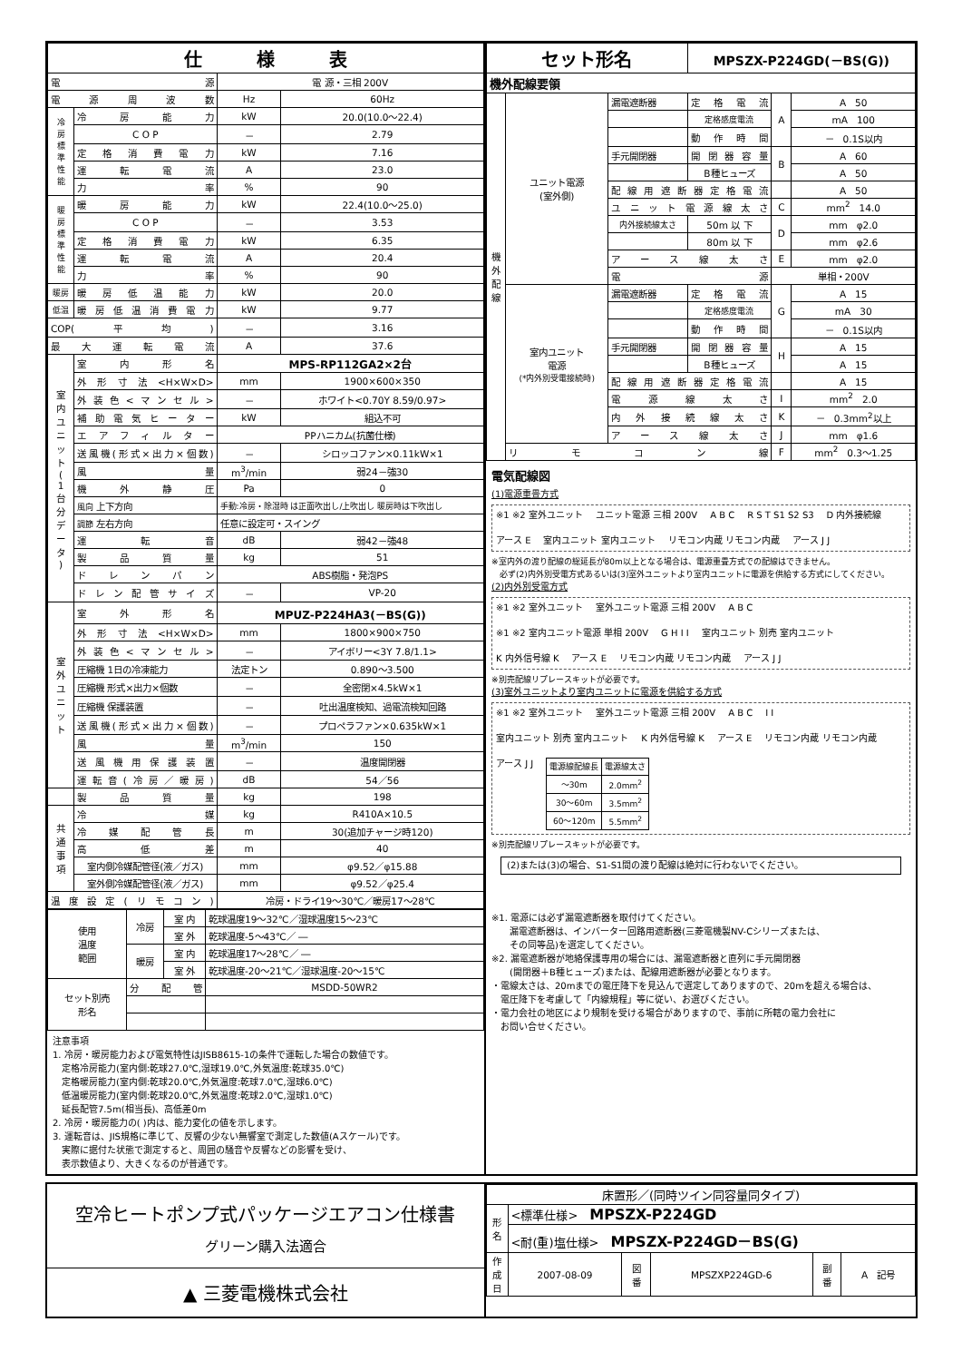| 仕 様 表 | | | |
| --- | --- | --- | --- |
| 電 源 | | 電 源・三相 200V | |
| 電源周波数 | | Hz | 60Hz |
| 冷 房 標 準 性 能 | 冷房能力 | kW | 20.0(10.0～22.4) |
| | C O P | － | 2.79 |
| | 定格消費電力 | kW | 7.16 |
| | 運転電流 | A | 23.0 |
| | 力率 | % | 90 |
| 暖 房 標 準 性 能 | 暖房能力 | kW | 22.4(10.0～25.0) |
| | C O P | － | 3.53 |
| | 定格消費電力 | kW | 6.35 |
| | 運転電流 | A | 20.4 |
| | 力率 | % | 90 |
| 暖房 | 暖房低温能力 | kW | 20.0 |
| 低温 | 暖房低温消費電力 | kW | 9.77 |
| COP(平均) | | － | 3.16 |
| 最大運転電流 | | A | 37.6 |
| 室 内 ユ ニ ッ ト ( 1 台 分 デ ー タ ) | 室内形名 | MPS-RP112GA2×2台 | |
| | 外形寸法<H×W×D> | mm | 1900×600×350 |
| | 外装色<マンセル> | － | ホワイト<0.70Y 8.59/0.97> |
| | 補助電気ヒーター | kW | 組込不可 |
| | エアフィルター | PPハニカム(抗菌仕様) | |
| | 送風機(形式×出力×個数) | － | シロッコファン×0.11kW×1 |
| | 風量 | m<sup>3</sup>/min | 弱24－強30 |
| | 機外静圧 | Pa | 0 |
| | 風向 上下方向 | 手動:冷房・除湿時 は正面吹出し/上吹出し 暖房時は下吹出し | |
| | 調節 左右方向 | 任意に設定可・スイング | |
| | 運転音 | dB | 弱42－強48 |
| | 製品質量 | kg | 51 |
| | ドレンパン | ABS樹脂・発泡PS | |
| | ドレン配管サイズ | － | VP-20 |
| 室 外 ユ ニ ッ ト | 室外形名 | MPUZ-P224HA3(－BS(G)) | |
| | 外形寸法<H×W×D> | mm | 1800×900×750 |
| | 外装色<マンセル> | － | アイボリー<3Y 7.8/1.1> |
| | 圧縮機 1日の冷凍能力 | 法定トン | 0.890～3.500 |
| | 圧縮機 形式×出力×個数 | － | 全密閉×4.5kW×1 |
| | 圧縮機 保護装置 | － | 吐出温度検知、過電流検知回路 |
| | 送風機(形式×出力×個数) | － | プロペラファン×0.635kW×1 |
| | 風量 | m<sup>3</sup>/min | 150 |
| | 送風機用保護装置 | － | 温度開閉器 |
| | 運転音(冷房／暖房) | dB | 54／56 |
| | 製品質量 | kg | 198 |
| 共 通 事 項 | 冷媒 | kg | R410A×10.5 |
| | 冷媒配管長 | m | 30(追加チャージ時120) |
| | 高低差 | m | 40 |
| | 室内側冷媒配管径(液／ガス) | mm | φ9.52／φ15.88 |
| | 室外側冷媒配管径(液／ガス) | mm | φ9.52／φ25.4 |
| 温度設定(リモコン) | | 冷房・ドライ19～30℃／暖房17～28℃ | |
| 使用 温度 範囲 | 冷房 | 室 内 | 乾球温度19～32℃／湿球温度15～23℃ |
| | | 室 外 | 乾球温度-5～43℃／ ― |
| | 暖房 | 室 内 | 乾球温度17～28℃／ ― |
| | | 室 外 | 乾球温度-20～21℃／湿球温度-20～15℃ |
| セット別売 形名 | 分配管 | | MSDD-50WR2 |
注意事項
1. 冷房・暖房能力および電気特性はJISB8615-1の条件で運転した場合の数値です。
　定格冷房能力(室内側:乾球27.0℃,湿球19.0℃,外気温度:乾球35.0℃)
　定格暖房能力(室内側:乾球20.0℃,外気温度:乾球7.0℃,湿球6.0℃)
　低温暖房能力(室内側:乾球20.0℃,外気温度:乾球2.0℃,湿球1.0℃)
　延長配管7.5m(相当長)、高低差0m
2. 冷房・暖房能力の( )内は、能力変化の値を示します。
3. 運転音は、JIS規格に準じて、反響の少ない無響室で測定した数値(Aスケール)です。
　実際に据付た状態で測定すると、周囲の騒音や反響などの影響を受け、
　表示数値より、大きくなるのが普通です。
| セット形名 | | | MPSZX-P224GD(－BS(G)) | | |
| --- | --- | --- | --- | --- | --- |
| 機外配線要領 | | | | | |
| 機 外 配 線 | ユニット電源 (室外側) | 漏電遮断器 | 定格電流 | A | A 50 |
| | | | 定格感度電流 | | mA 100 |
| | | | 動作時間 | | － 0.1S以内 |
| | | 手元開閉器 | 開閉器容量 | B | A 60 |
| | | | B種ヒューズ | | A 50 |
| | | 配線用遮断器定格電流 | | | A 50 |
| | | ユニット電源線太さ | | C | mm<sup>2</sup> 14.0 |
| | | 内外接続線太さ | 50m 以 下 | D | mm φ2.0 |
| | | | 80m 以 下 | | mm φ2.6 |
| | | アース線太さ | | E | mm φ2.0 |
| | | 電源 | | 単相・200V | |
| | 室内ユニット 電源 (*内外別受電接続時) | 漏電遮断器 | 定格電流 | G | A 15 |
| | | | 定格感度電流 | | mA 30 |
| | | | 動作時間 | | － 0.1S以内 |
| | | 手元開閉器 | 開閉器容量 | H | A 15 |
| | | | B種ヒューズ | | A 15 |
| | | 配線用遮断器定格電流 | | | A 15 |
| | | 電源線太さ | | I | mm<sup>2</sup> 2.0 |
| | | 内外接続線太さ | | K | － 0.3mm<sup>2</sup>以上 |
| | | アース線太さ | | J | mm φ1.6 |
| | リモコン線 | | | F | mm<sup>2</sup> 0.3～1.25 |
電気配線図
(1)電源重畳方式
※1 ※2 室外ユニット ユニット電源 三相 200V A B C R S T S1 S2 S3 D 内外接続線 アース E 室内ユニット 室内ユニット リモコン内蔵 リモコン内蔵 アース J J
※室内外の渡り配線の総延長が80m以上となる場合は、電源重畳方式での配線はできません。
　必ず(2)内外別受電方式あるいは(3)室外ユニットより室内ユニットに電源を供給する方式にしてください。
(2)内外別受電方式
※1 ※2 室外ユニット 室外ユニット電源 三相 200V A B C ※1 ※2 室内ユニット電源 単相 200V G H I I 室内ユニット 別売 室内ユニット K 内外信号線 K アース E リモコン内蔵 リモコン内蔵 アース J J
※別売配線リプレースキットが必要です。
(3)室外ユニットより室内ユニットに電源を供給する方式
※1 ※2 室外ユニット 室外ユニット電源 三相 200V A B C I I 室内ユニット 別売 室内ユニット K 内外信号線 K アース E リモコン内蔵 リモコン内蔵 アース J J
| 電源線配線長 | 電源線太さ |
| --- | --- |
| ～30m | 2.0mm<sup>2</sup> |
| 30～60m | 3.5mm<sup>2</sup> |
| 60～120m | 5.5mm<sup>2</sup> |
※別売配線リプレースキットが必要です。
(2)または(3)の場合、S1-S1間の渡り配線は絶対に行わないでください。
※1. 電源には必ず漏電遮断器を取付けてください。
　　漏電遮断器は、インバーター回路用遮断器(三菱電機製NV-Cシリーズまたは、
　　その同等品)を選定してください。
※2. 漏電遮断器が地絡保護専用の場合には、漏電遮断器と直列に手元開閉器
　　(開閉器＋B種ヒューズ)または、配線用遮断器が必要となります。
・電線太さは、20mまでの電圧降下を見込んで選定してありますので、20mを超える場合は、
　電圧降下を考慮して「内線規程」等に従い、お選びください。
・電力会社の地区により規制を受ける場合がありますので、事前に所轄の電力会社に
　お問い合せください。
空冷ヒートポンプ式パッケージエアコン仕様書
グリーン購入法適合
▲ 三菱電機株式会社
| 床置形／(同時ツイン同容量同タイプ) | | | | | |
| 形 名 | <標準仕様> MPSZX-P224GD | | | | |
| | <耐(重)塩仕様> MPSZX-P224GD－BS(G) | | | | |
| 作 成 日 | 2007-08-09 | 図 番 | MPSZXP224GD-6 | 副 番 | A 記号 |